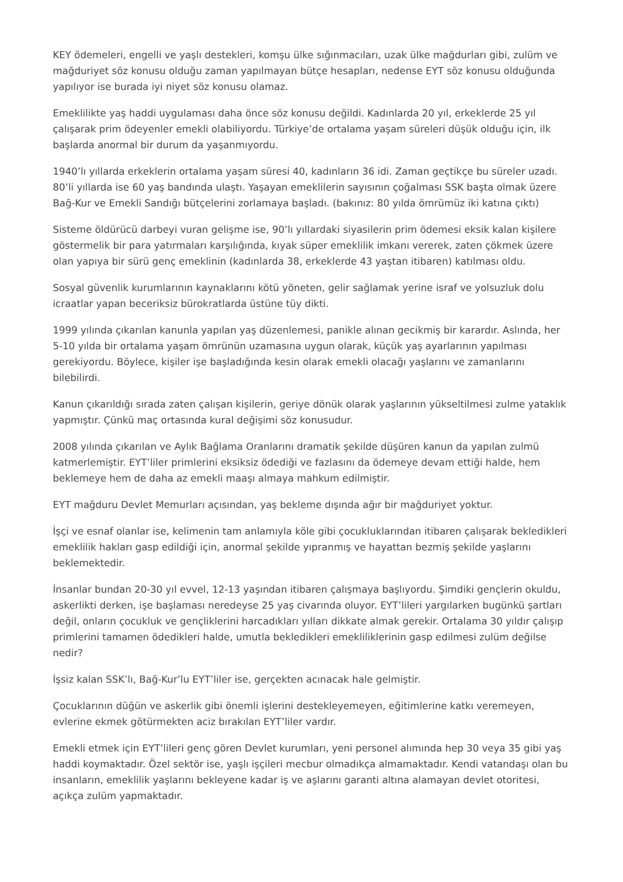KEY ödemeleri, engelli ve yaşlı destekleri, komşu ülke sığınmacıları, uzak ülke mağdurları gibi, zulüm ve mağduriyet söz konusu olduğu zaman yapılmayan bütçe hesapları, nedense EYT söz konusu olduğunda yapılıyor ise burada iyi niyet söz konusu olamaz.
Emeklilikte yaş haddi uygulaması daha önce söz konusu değildi. Kadınlarda 20 yıl, erkeklerde 25 yıl çalışarak prim ödeyenler emekli olabiliyordu. Türkiye’de ortalama yaşam süreleri düşük olduğu için, ilk başlarda anormal bir durum da yaşanmıyordu.
1940’lı yıllarda erkeklerin ortalama yaşam süresi 40, kadınların 36 idi. Zaman geçtikçe bu süreler uzadı. 80’li yıllarda ise 60 yaş bandında ulaştı. Yaşayan emeklilerin sayısının çoğalması SSK başta olmak üzere Bağ-Kur ve Emekli Sandığı bütçelerini zorlamaya başladı. (bakınız: 80 yılda ömrümüz iki katına çıktı)
Sisteme öldürücü darbeyi vuran gelişme ise, 90’lı yıllardaki siyasilerin prim ödemesi eksik kalan kişilere göstermelik bir para yatırmaları karşılığında, kıyak süper emeklilik imkanı vererek, zaten çökmek üzere olan yapıya bir sürü genç emeklinin (kadınlarda 38, erkeklerde 43 yaştan itibaren) katılması oldu.
Sosyal güvenlik kurumlarının kaynaklarını kötü yöneten, gelir sağlamak yerine israf ve yolsuzluk dolu icraatlar yapan beceriksiz bürokratlarda üstüne tüy dikti.
1999 yılında çıkarılan kanunla yapılan yaş düzenlemesi, panikle alınan gecikmiş bir karardır. Aslında, her 5-10 yılda bir ortalama yaşam ömrünün uzamasına uygun olarak, küçük yaş ayarlarının yapılması gerekiyordu. Böylece, kişiler işe başladığında kesin olarak emekli olacağı yaşlarını ve zamanlarını bilebilirdi.
Kanun çıkarıldığı sırada zaten çalışan kişilerin, geriye dönük olarak yaşlarının yükseltilmesi zulme yataklık yapmıştır. Çünkü maç ortasında kural değişimi söz konusudur.
2008 yılında çıkarılan ve Aylık Bağlama Oranlarını dramatik şekilde düşüren kanun da yapılan zulmü katmerlemiştir. EYT’liler primlerini eksiksiz ödediği ve fazlasını da ödemeye devam ettiği halde, hem beklemeye hem de daha az emekli maaşı almaya mahkum edilmiştir.
EYT mağduru Devlet Memurları açısından, yaş bekleme dışında ağır bir mağduriyet yoktur.
İşçi ve esnaf olanlar ise, kelimenin tam anlamıyla köle gibi çocukluklarından itibaren çalışarak bekledikleri emeklilik hakları gasp edildiği için, anormal şekilde yıpranmış ve hayattan bezmiş şekilde yaşlarını beklemektedir.
İnsanlar bundan 20-30 yıl evvel, 12-13 yaşından itibaren çalışmaya başlıyordu. Şimdiki gençlerin okuldu, askerlikti derken, işe başlaması neredeyse 25 yaş civarında oluyor. EYT’lileri yargılarken bugünkü şartları değil, onların çocukluk ve gençliklerini harcadıkları yılları dikkate almak gerekir. Ortalama 30 yıldır çalışıp primlerini tamamen ödedikleri halde, umutla bekledikleri emekliliklerinin gasp edilmesi zulüm değilse nedir?
İşsiz kalan SSK’lı, Bağ-Kur’lu EYT’liler ise, gerçekten acınacak hale gelmiştir.
Çocuklarının düğün ve askerlik gibi önemli işlerini destekleyemeyen, eğitimlerine katkı veremeyen, evlerine ekmek götürmekten aciz bırakılan EYT’liler vardır.
Emekli etmek için EYT’lileri genç gören Devlet kurumları, yeni personel alımında hep 30 veya 35 gibi yaş haddi koymaktadır. Özel sektör ise, yaşlı işçileri mecbur olmadıkça almamaktadır. Kendi vatandaşı olan bu insanların, emeklilik yaşlarını bekleyene kadar iş ve aşlarını garanti altına alamayan devlet otoritesi, açıkça zulüm yapmaktadır.